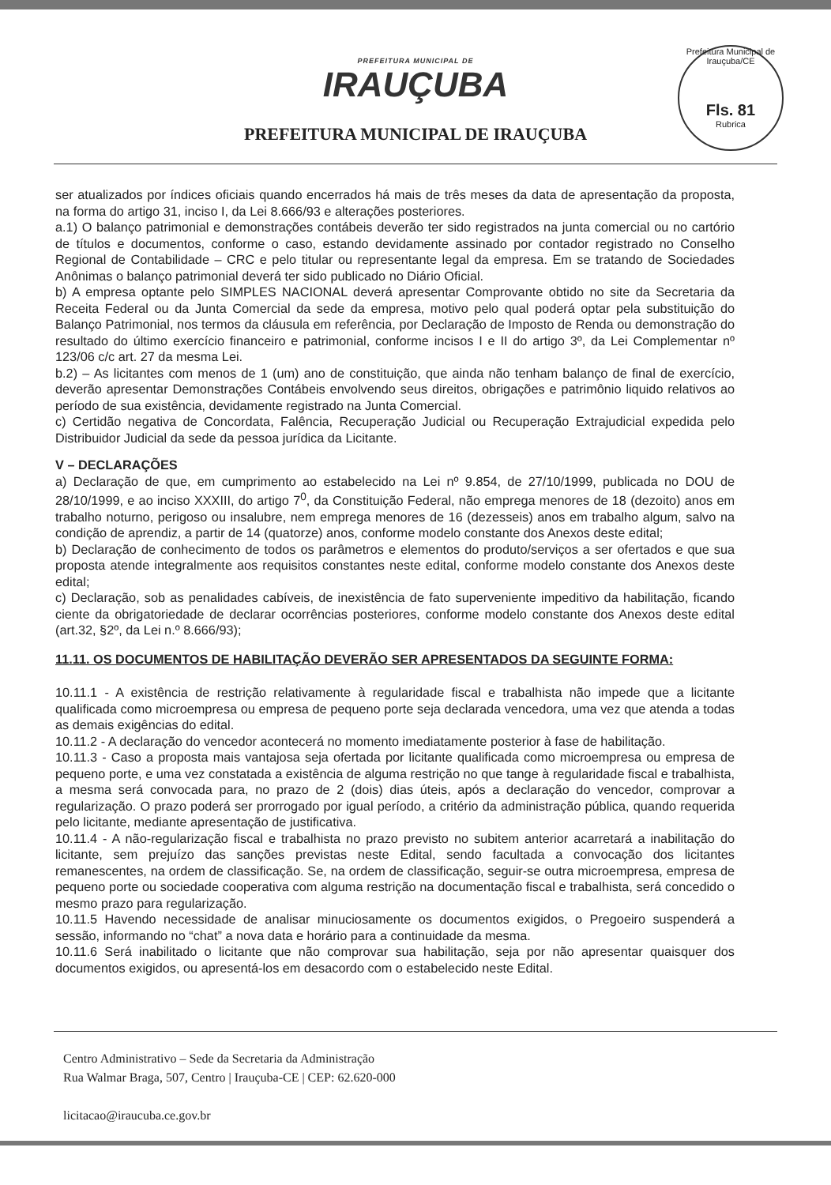PREFEITURA MUNICIPAL DE
IRAUÇUBA
PREFEITURA MUNICIPAL DE IRAUÇUBA
Prefeitura Municipal de Irauçuba/CE
Fls. 81
Rubrica
ser atualizados por índices oficiais quando encerrados há mais de três meses da data de apresentação da proposta, na forma do artigo 31, inciso I, da Lei 8.666/93 e alterações posteriores.
a.1) O balanço patrimonial e demonstrações contábeis deverão ter sido registrados na junta comercial ou no cartório de títulos e documentos, conforme o caso, estando devidamente assinado por contador registrado no Conselho Regional de Contabilidade – CRC e pelo titular ou representante legal da empresa. Em se tratando de Sociedades Anônimas o balanço patrimonial deverá ter sido publicado no Diário Oficial.
b) A empresa optante pelo SIMPLES NACIONAL deverá apresentar Comprovante obtido no site da Secretaria da Receita Federal ou da Junta Comercial da sede da empresa, motivo pelo qual poderá optar pela substituição do Balanço Patrimonial, nos termos da cláusula em referência, por Declaração de Imposto de Renda ou demonstração do resultado do último exercício financeiro e patrimonial, conforme incisos I e II do artigo 3º, da Lei Complementar nº 123/06 c/c art. 27 da mesma Lei.
b.2) – As licitantes com menos de 1 (um) ano de constituição, que ainda não tenham balanço de final de exercício, deverão apresentar Demonstrações Contábeis envolvendo seus direitos, obrigações e patrimônio liquido relativos ao período de sua existência, devidamente registrado na Junta Comercial.
c) Certidão negativa de Concordata, Falência, Recuperação Judicial ou Recuperação Extrajudicial expedida pelo Distribuidor Judicial da sede da pessoa jurídica da Licitante.
V – DECLARAÇÕES
a) Declaração de que, em cumprimento ao estabelecido na Lei nº 9.854, de 27/10/1999, publicada no DOU de 28/10/1999, e ao inciso XXXIII, do artigo 7<sup>0</sup>, da Constituição Federal, não emprega menores de 18 (dezoito) anos em trabalho noturno, perigoso ou insalubre, nem emprega menores de 16 (dezesseis) anos em trabalho algum, salvo na condição de aprendiz, a partir de 14 (quatorze) anos, conforme modelo constante dos Anexos deste edital;
b) Declaração de conhecimento de todos os parâmetros e elementos do produto/serviços a ser ofertados e que sua proposta atende integralmente aos requisitos constantes neste edital, conforme modelo constante dos Anexos deste edital;
c) Declaração, sob as penalidades cabíveis, de inexistência de fato superveniente impeditivo da habilitação, ficando ciente da obrigatoriedade de declarar ocorrências posteriores, conforme modelo constante dos Anexos deste edital (art.32, §2º, da Lei n.º 8.666/93);
11.11. OS DOCUMENTOS DE HABILITAÇÃO DEVERÃO SER APRESENTADOS DA SEGUINTE FORMA:
10.11.1 - A existência de restrição relativamente à regularidade fiscal e trabalhista não impede que a licitante qualificada como microempresa ou empresa de pequeno porte seja declarada vencedora, uma vez que atenda a todas as demais exigências do edital.
10.11.2 - A declaração do vencedor acontecerá no momento imediatamente posterior à fase de habilitação.
10.11.3 - Caso a proposta mais vantajosa seja ofertada por licitante qualificada como microempresa ou empresa de pequeno porte, e uma vez constatada a existência de alguma restrição no que tange à regularidade fiscal e trabalhista, a mesma será convocada para, no prazo de 2 (dois) dias úteis, após a declaração do vencedor, comprovar a regularização. O prazo poderá ser prorrogado por igual período, a critério da administração pública, quando requerida pelo licitante, mediante apresentação de justificativa.
10.11.4 - A não-regularização fiscal e trabalhista no prazo previsto no subitem anterior acarretará a inabilitação do licitante, sem prejuízo das sanções previstas neste Edital, sendo facultada a convocação dos licitantes remanescentes, na ordem de classificação. Se, na ordem de classificação, seguir-se outra microempresa, empresa de pequeno porte ou sociedade cooperativa com alguma restrição na documentação fiscal e trabalhista, será concedido o mesmo prazo para regularização.
10.11.5 Havendo necessidade de analisar minuciosamente os documentos exigidos, o Pregoeiro suspenderá a sessão, informando no “chat” a nova data e horário para a continuidade da mesma.
10.11.6 Será inabilitado o licitante que não comprovar sua habilitação, seja por não apresentar quaisquer dos documentos exigidos, ou apresentá-los em desacordo com o estabelecido neste Edital.
Centro Administrativo – Sede da Secretaria da Administração
Rua Walmar Braga, 507, Centro | Irauçuba-CE | CEP: 62.620-000
licitacao@iraucuba.ce.gov.br